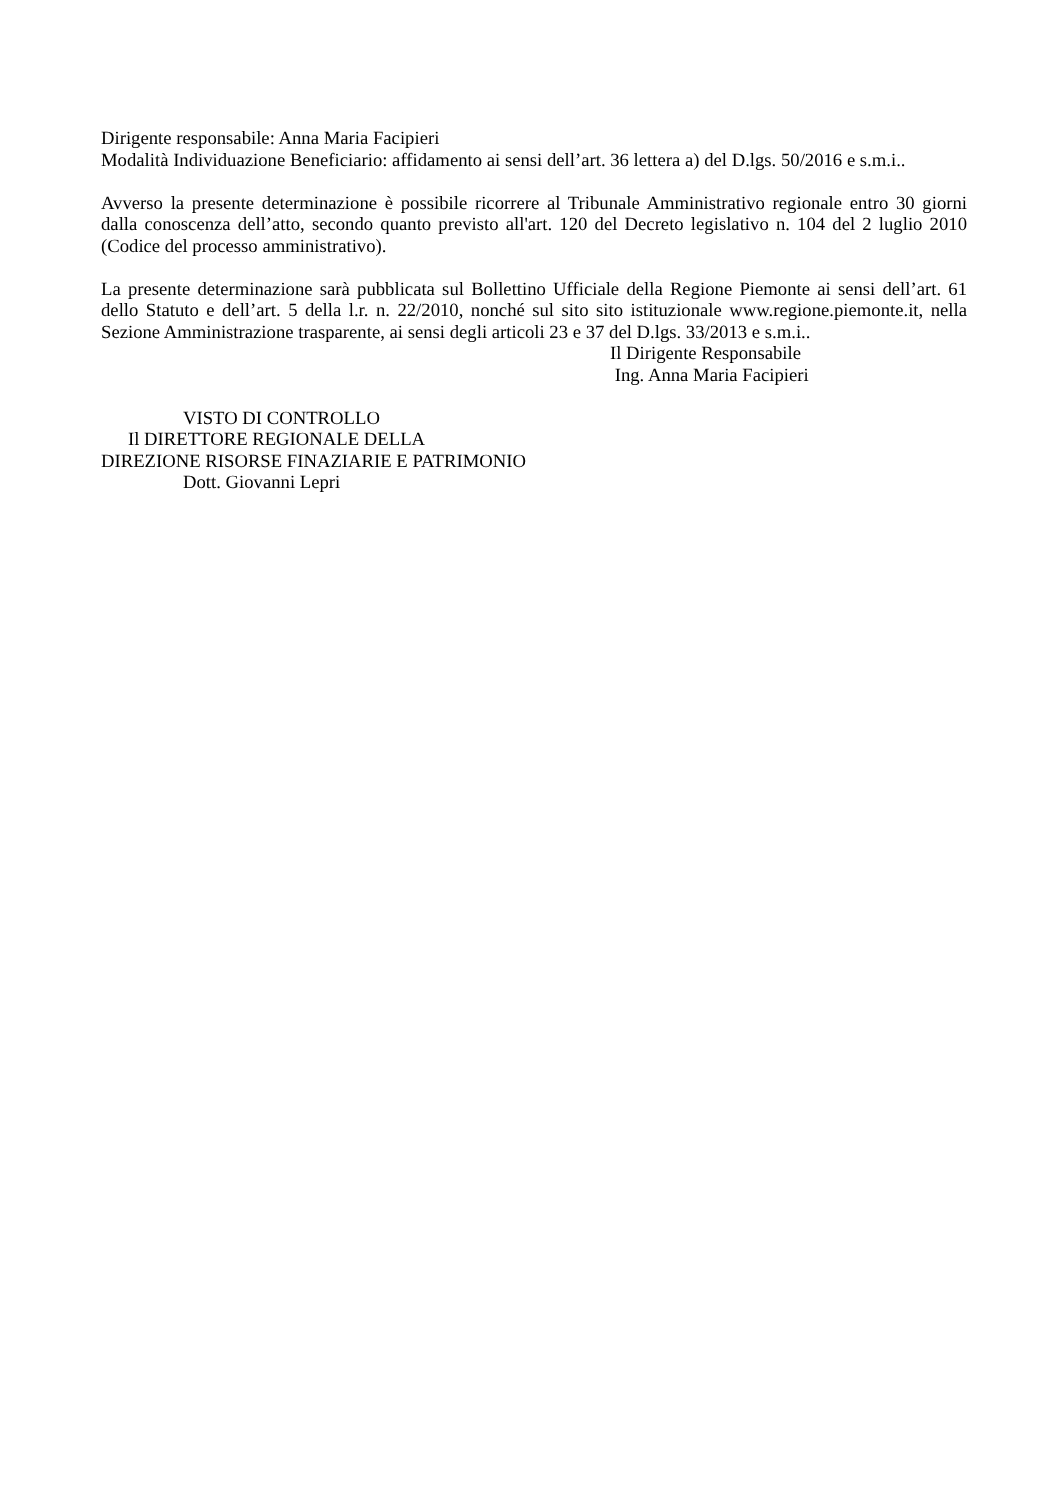Dirigente responsabile: Anna Maria Facipieri
Modalità Individuazione Beneficiario: affidamento ai sensi dell’art. 36 lettera a) del D.lgs. 50/2016 e s.m.i..
Avverso la presente determinazione è possibile ricorrere al Tribunale Amministrativo regionale entro 30 giorni dalla conoscenza dell’atto, secondo quanto previsto all'art. 120 del Decreto legislativo n. 104 del 2 luglio 2010 (Codice del processo amministrativo).
La presente determinazione sarà pubblicata sul Bollettino Ufficiale della Regione Piemonte ai sensi dell’art. 61 dello Statuto e dell’art. 5 della l.r. n. 22/2010, nonché sul sito sito istituzionale www.regione.piemonte.it, nella Sezione Amministrazione trasparente, ai sensi degli articoli 23 e 37 del D.lgs. 33/2013 e s.m.i..
Il Dirigente Responsabile
Ing. Anna Maria Facipieri
VISTO DI CONTROLLO
Il DIRETTORE REGIONALE DELLA
DIREZIONE RISORSE FINAZIARIE E PATRIMONIO
Dott. Giovanni Lepri